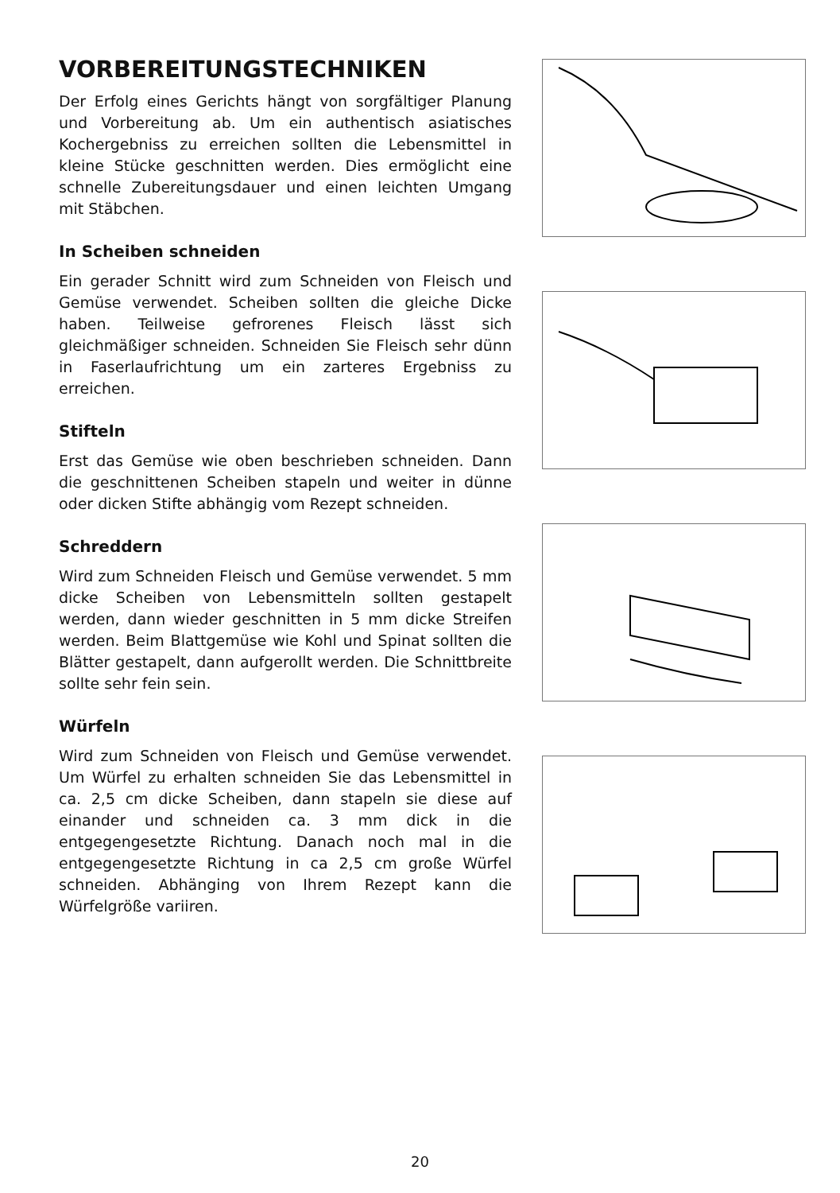VORBEREITUNGSTECHNIKEN
Der Erfolg eines Gerichts hängt von sorgfältiger Planung und Vorbereitung ab. Um ein authentisch asiatisches Kochergebniss zu erreichen sollten die Lebensmittel in kleine Stücke geschnitten werden. Dies ermöglicht eine schnelle Zubereitungsdauer und einen leichten Umgang mit Stäbchen.
In Scheiben schneiden
Ein gerader Schnitt wird zum Schneiden von Fleisch und Gemüse verwendet. Scheiben sollten die gleiche Dicke haben. Teilweise gefrorenes Fleisch lässt sich gleichmäßiger schneiden. Schneiden Sie Fleisch sehr dünn in Faserlaufrichtung um ein zarteres Ergebniss zu erreichen.
Stifteln
Erst das Gemüse wie oben beschrieben schneiden. Dann die geschnittenen Scheiben stapeln und weiter in dünne oder dicken Stifte abhängig vom Rezept schneiden.
Schreddern
Wird zum Schneiden Fleisch und Gemüse verwendet. 5 mm dicke Scheiben von Lebensmitteln sollten gestapelt werden, dann wieder geschnitten in 5 mm dicke Streifen werden. Beim Blattgemüse wie Kohl und Spinat sollten die Blätter gestapelt, dann aufgerollt werden. Die Schnittbreite sollte sehr fein sein.
Würfeln
Wird zum Schneiden von Fleisch und Gemüse verwendet. Um Würfel zu erhalten schneiden Sie das Lebensmittel in ca. 2,5 cm dicke Scheiben, dann stapeln sie diese auf einander und schneiden ca. 3 mm dick in die entgegengesetzte Richtung. Danach noch mal in die entgegengesetzte Richtung in ca 2,5 cm große Würfel schneiden. Abhänging von Ihrem Rezept kann die Würfelgröße variiren.
20